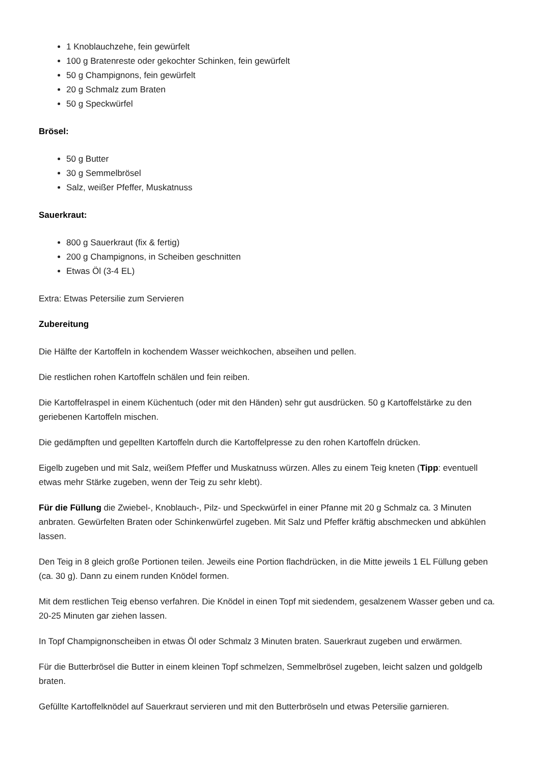1 Knoblauchzehe, fein gewürfelt
100 g Bratenreste oder gekochter Schinken, fein gewürfelt
50 g Champignons, fein gewürfelt
20 g Schmalz zum Braten
50 g Speckwürfel
Brösel:
50 g Butter
30 g Semmelbrösel
Salz, weißer Pfeffer, Muskatnuss
Sauerkraut:
800 g Sauerkraut (fix & fertig)
200 g Champignons, in Scheiben geschnitten
Etwas Öl (3-4 EL)
Extra: Etwas Petersilie zum Servieren
Zubereitung
Die Hälfte der Kartoffeln in kochendem Wasser weichkochen, abseihen und pellen.
Die restlichen rohen Kartoffeln schälen und fein reiben.
Die Kartoffelraspel in einem Küchentuch (oder mit den Händen) sehr gut ausdrücken. 50 g Kartoffelstärke zu den geriebenen Kartoffeln mischen.
Die gedämpften und gepellten Kartoffeln durch die Kartoffelpresse zu den rohen Kartoffeln drücken.
Eigelb zugeben und mit Salz, weißem Pfeffer und Muskatnuss würzen. Alles zu einem Teig kneten (Tipp: eventuell etwas mehr Stärke zugeben, wenn der Teig zu sehr klebt).
Für die Füllung die Zwiebel-, Knoblauch-, Pilz- und Speckwürfel in einer Pfanne mit 20 g Schmalz ca. 3 Minuten anbraten. Gewürfelten Braten oder Schinkenwürfel zugeben. Mit Salz und Pfeffer kräftig abschmecken und abkühlen lassen.
Den Teig in 8 gleich große Portionen teilen. Jeweils eine Portion flachdrücken, in die Mitte jeweils 1 EL Füllung geben (ca. 30 g). Dann zu einem runden Knödel formen.
Mit dem restlichen Teig ebenso verfahren. Die Knödel in einen Topf mit siedendem, gesalzenem Wasser geben und ca. 20-25 Minuten gar ziehen lassen.
In Topf Champignonscheiben in etwas Öl oder Schmalz 3 Minuten braten. Sauerkraut zugeben und erwärmen.
Für die Butterbrösel die Butter in einem kleinen Topf schmelzen, Semmelbrösel zugeben, leicht salzen und goldgelb braten.
Gefüllte Kartoffelknödel auf Sauerkraut servieren und mit den Butterbröseln und etwas Petersilie garnieren.